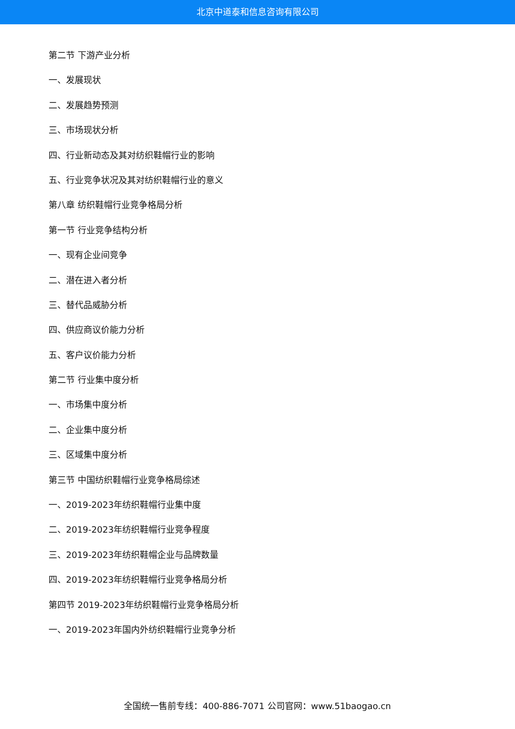北京中道泰和信息咨询有限公司
第二节 下游产业分析
一、发展现状
二、发展趋势预测
三、市场现状分析
四、行业新动态及其对纺织鞋帽行业的影响
五、行业竞争状况及其对纺织鞋帽行业的意义
第八章 纺织鞋帽行业竞争格局分析
第一节 行业竞争结构分析
一、现有企业间竞争
二、潜在进入者分析
三、替代品威胁分析
四、供应商议价能力分析
五、客户议价能力分析
第二节 行业集中度分析
一、市场集中度分析
二、企业集中度分析
三、区域集中度分析
第三节 中国纺织鞋帽行业竞争格局综述
一、2019-2023年纺织鞋帽行业集中度
二、2019-2023年纺织鞋帽行业竞争程度
三、2019-2023年纺织鞋帽企业与品牌数量
四、2019-2023年纺织鞋帽行业竞争格局分析
第四节 2019-2023年纺织鞋帽行业竞争格局分析
一、2019-2023年国内外纺织鞋帽行业竞争分析
全国统一售前专线：400-886-7071 公司官网：www.51baogao.cn